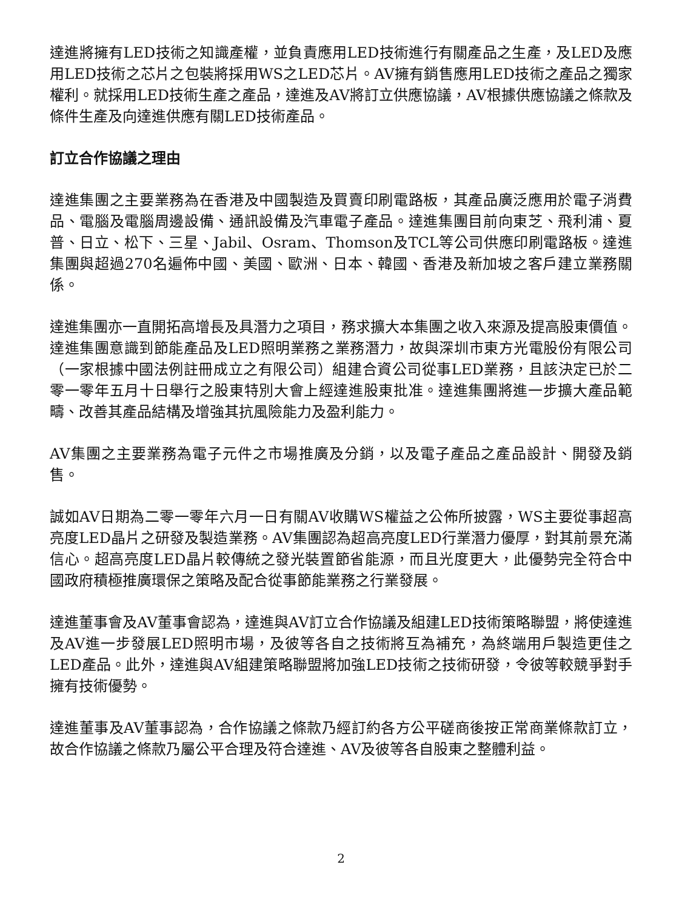達進將擁有LED技術之知識產權，並負責應用LED技術進行有關產品之生產，及LED及應用LED技術之芯片之包裝將採用WS之LED芯片。AV擁有銷售應用LED技術之產品之獨家權利。就採用LED技術生產之產品，達進及AV將訂立供應協議，AV根據供應協議之條款及條件生產及向達進供應有關LED技術產品。
訂立合作協議之理由
達進集團之主要業務為在香港及中國製造及買賣印刷電路板，其產品廣泛應用於電子消費品、電腦及電腦周邊設備、通訊設備及汽車電子產品。達進集團目前向東芝、飛利浦、夏普、日立、松下、三星、Jabil、Osram、Thomson及TCL等公司供應印刷電路板。達進集團與超過270名遍佈中國、美國、歐洲、日本、韓國、香港及新加坡之客戶建立業務關係。
達進集團亦一直開拓高增長及具潛力之項目，務求擴大本集團之收入來源及提高股東價值。達進集團意識到節能產品及LED照明業務之業務潛力，故與深圳市東方光電股份有限公司（一家根據中國法例註冊成立之有限公司）組建合資公司從事LED業務，且該決定已於二零一零年五月十日舉行之股東特別大會上經達進股東批准。達進集團將進一步擴大產品範疇、改善其產品結構及增強其抗風險能力及盈利能力。
AV集團之主要業務為電子元件之市場推廣及分銷，以及電子產品之產品設計、開發及銷售。
誠如AV日期為二零一零年六月一日有關AV收購WS權益之公佈所披露，WS主要從事超高亮度LED晶片之研發及製造業務。AV集團認為超高亮度LED行業潛力優厚，對其前景充滿信心。超高亮度LED晶片較傳統之發光裝置節省能源，而且光度更大，此優勢完全符合中國政府積極推廣環保之策略及配合從事節能業務之行業發展。
達進董事會及AV董事會認為，達進與AV訂立合作協議及組建LED技術策略聯盟，將使達進及AV進一步發展LED照明市場，及彼等各自之技術將互為補充，為終端用戶製造更佳之LED產品。此外，達進與AV組建策略聯盟將加強LED技術之技術研發，令彼等較競爭對手擁有技術優勢。
達進董事及AV董事認為，合作協議之條款乃經訂約各方公平磋商後按正常商業條款訂立，故合作協議之條款乃屬公平合理及符合達進、AV及彼等各自股東之整體利益。
2